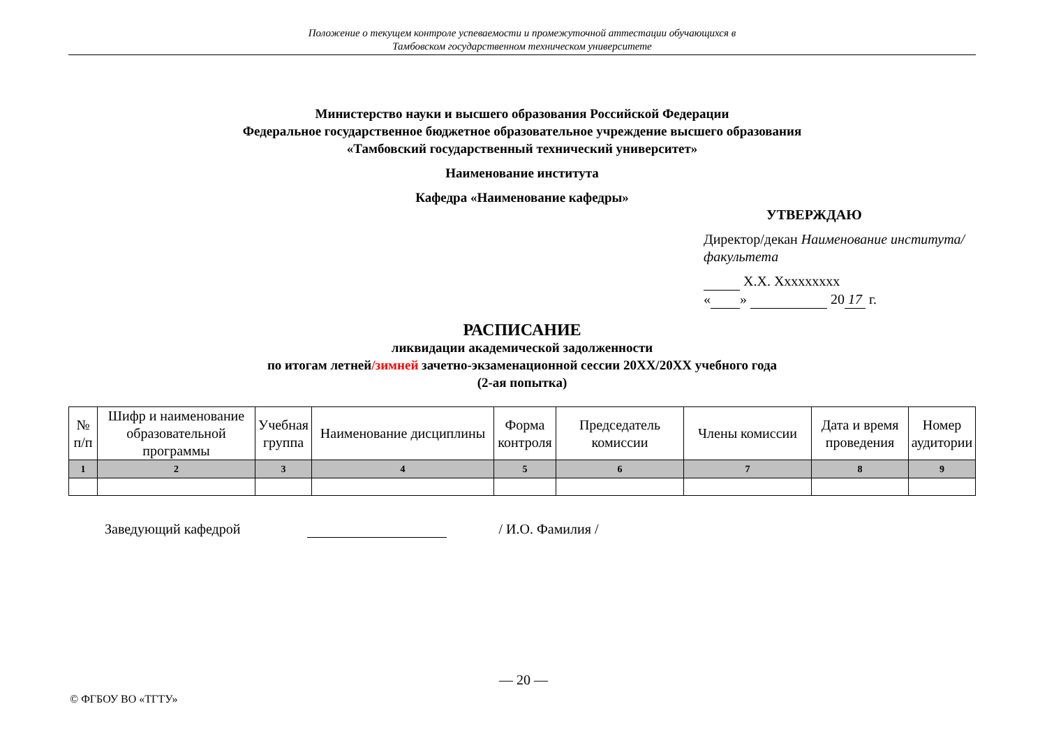Положение о текущем контроле успеваемости и промежуточной аттестации обучающихся в
Тамбовском государственном техническом университете
Министерство науки и высшего образования Российской Федерации
Федеральное государственное бюджетное образовательное учреждение высшего образования
«Тамбовский государственный технический университет»
Наименование института
Кафедра «Наименование кафедры»
УТВЕРЖДАЮ
Директор/декан Наименование институтa/факультета
Х.Х. Ххххххххх
« » 20 17 г.
РАСПИСАНИЕ
ликвидации академической задолженности
по итогам летней/зимней зачетно-экзаменационной сессии 20ХХ/20ХХ учебного года
(2-ая попытка)
| № п/п | Шифр и наименование образовательной программы | Учебная группа | Наименование дисциплины | Форма контроля | Председатель комиссии | Члены комиссии | Дата и время проведения | Номер аудитории |
| --- | --- | --- | --- | --- | --- | --- | --- | --- |
| 1 | 2 | 3 | 4 | 5 | 6 | 7 | 8 | 9 |
Заведующий кафедрой / И.О. Фамилия /
— 20 —
© ФГБОУ ВО «ТГТУ»